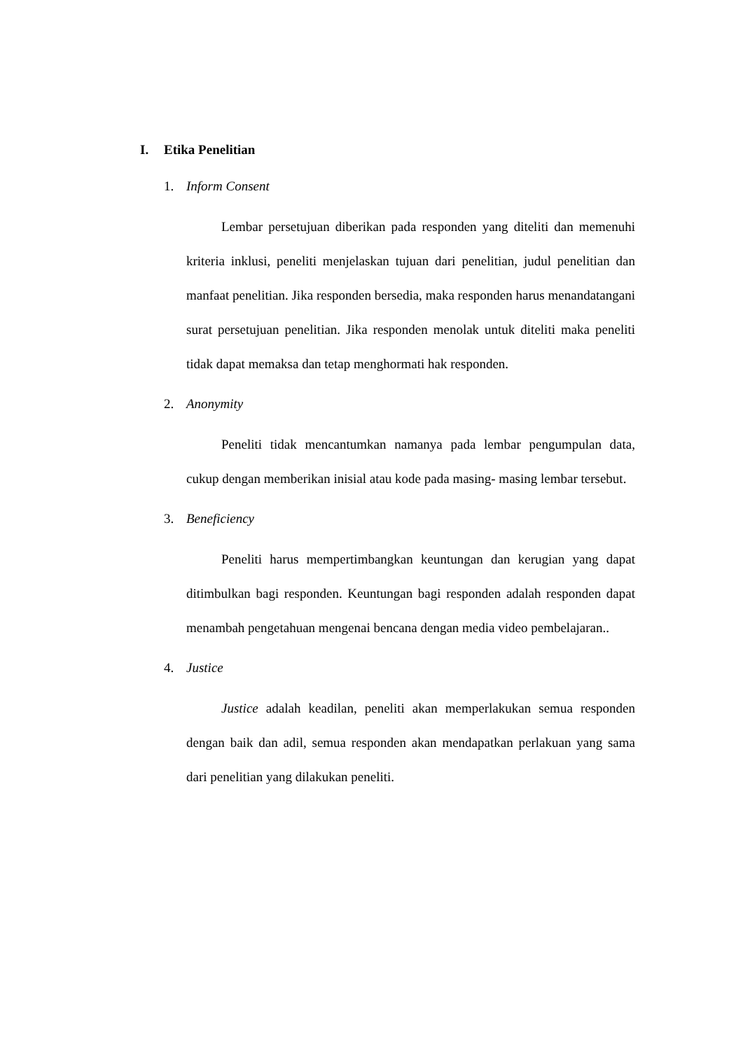I. Etika Penelitian
1. Inform Consent
Lembar persetujuan diberikan pada responden yang diteliti dan memenuhi kriteria inklusi, peneliti menjelaskan tujuan dari penelitian, judul penelitian dan manfaat penelitian. Jika responden bersedia, maka responden harus menandatangani surat persetujuan penelitian. Jika responden menolak untuk diteliti maka peneliti tidak dapat memaksa dan tetap menghormati hak responden.
2. Anonymity
Peneliti tidak mencantumkan namanya pada lembar pengumpulan data, cukup dengan memberikan inisial atau kode pada masing- masing lembar tersebut.
3. Beneficiency
Peneliti harus mempertimbangkan keuntungan dan kerugian yang dapat ditimbulkan bagi responden. Keuntungan bagi responden adalah responden dapat menambah pengetahuan mengenai bencana dengan media video pembelajaran..
4. Justice
Justice adalah keadilan, peneliti akan memperlakukan semua responden dengan baik dan adil, semua responden akan mendapatkan perlakuan yang sama dari penelitian yang dilakukan peneliti.